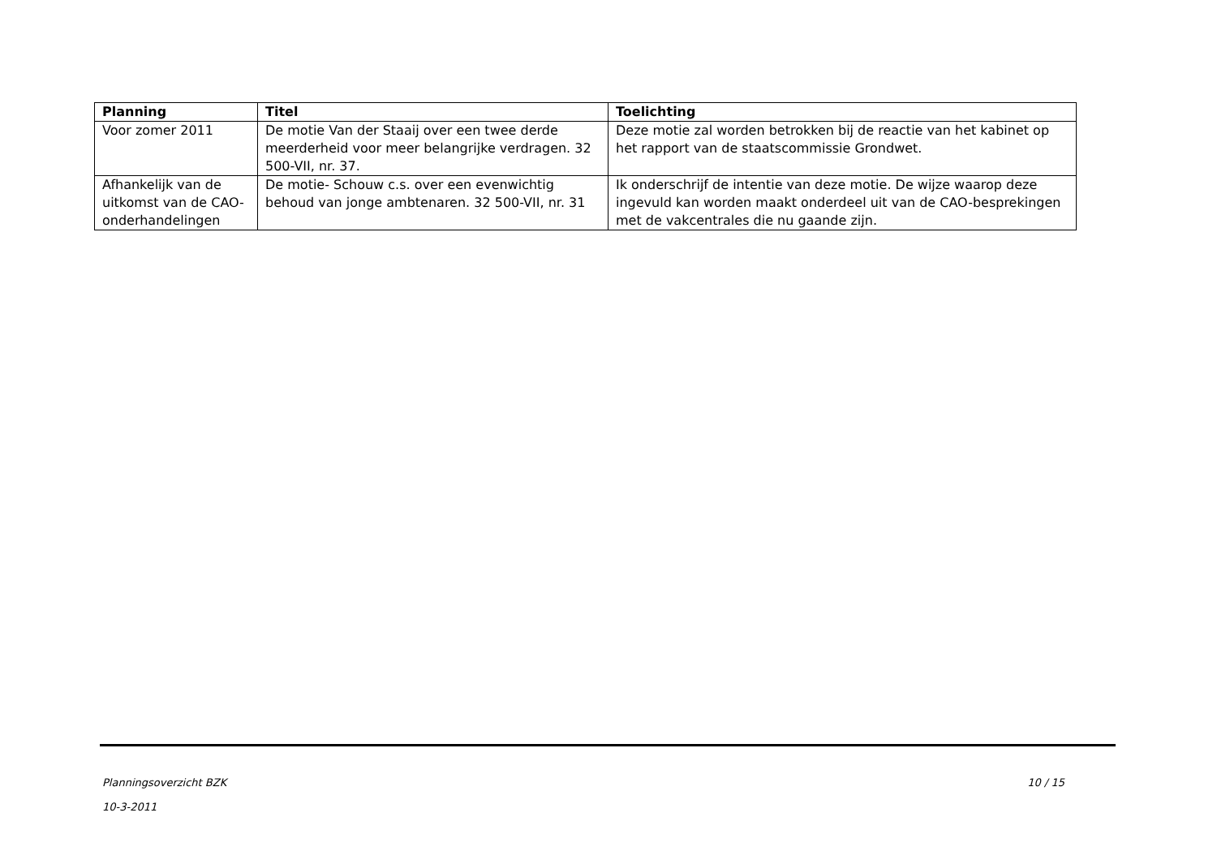| Planning | Titel | Toelichting |
| --- | --- | --- |
| Voor zomer 2011 | De motie Van der Staaij over een twee derde meerderheid voor meer belangrijke verdragen. 32 500-VII, nr. 37. | Deze motie zal worden betrokken bij de reactie van het kabinet op het rapport van de staatscommissie Grondwet. |
| Afhankelijk van de uitkomst van de CAO-onderhandelingen | De motie- Schouw c.s. over een evenwichtig behoud van jonge ambtenaren. 32 500-VII, nr. 31 | Ik onderschrijf de intentie van deze motie. De wijze waarop deze ingevuld kan worden maakt onderdeel uit van de CAO-besprekingen met de vakcentrales die nu gaande zijn. |
10 / 15 Planningsoverzicht BZK
10-3-2011